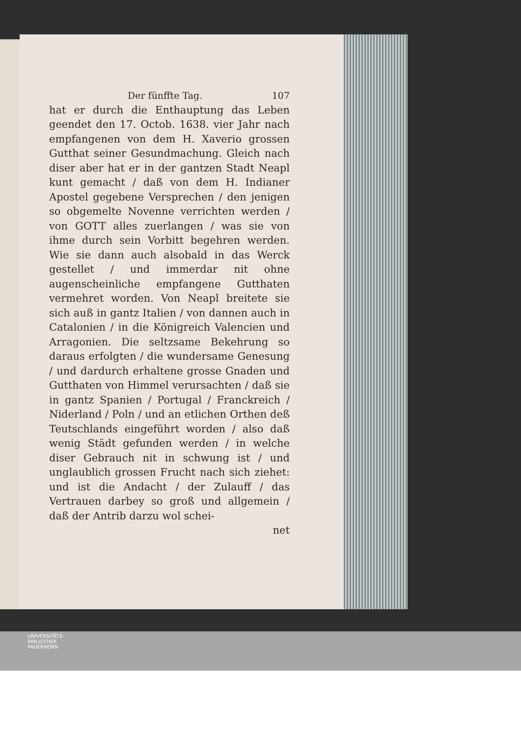Der fünffte Tag. 107
hat er durch die Enthauptung das Leben geendet den 17. Octob. 1638. vier Jahr nach empfangenen von dem H. Xaverio grossen Gutthat seiner Gesundmachung. Gleich nach diser aber hat er in der gantzen Stadt Neapl kunt gemacht / daß von dem H. Indianer Apostel gegebene Versprechen / den jenigen so obgemelte Novenne verrichten werden / von GOTT alles zuerlangen / was sie von ihme durch sein Vorbitt begehren werden. Wie sie dann auch alsobald in das Werck gestellet / und immerdar nit ohne augenscheinliche empfangene Gutthaten vermehret worden. Von Neapl breitete sie sich auß in gantz Italien / von dannen auch in Catalonien / in die Königreich Valencien und Arragonien. Die seltzsame Bekehrung so daraus erfolgten / die wundersame Genesung / und dardurch erhaltene grosse Gnaden und Gutthaten von Himmel verursachten / daß sie in gantz Spanien / Portugal / Franckreich / Niderland / Poln / und an etlichen Orthen deß Teutschlands eingeführt worden / also daß wenig Städt gefunden werden / in welche diser Gebrauch nit in schwung ist / und unglaublich grossen Frucht nach sich ziehet: und ist die Andacht / der Zulauff / das Vertrauen darbey so groß und allgemein / daß der Antrib darzu wol schei-
net
UNIVERSITÄTS-
BIBLIOTHEK
PADERBORN